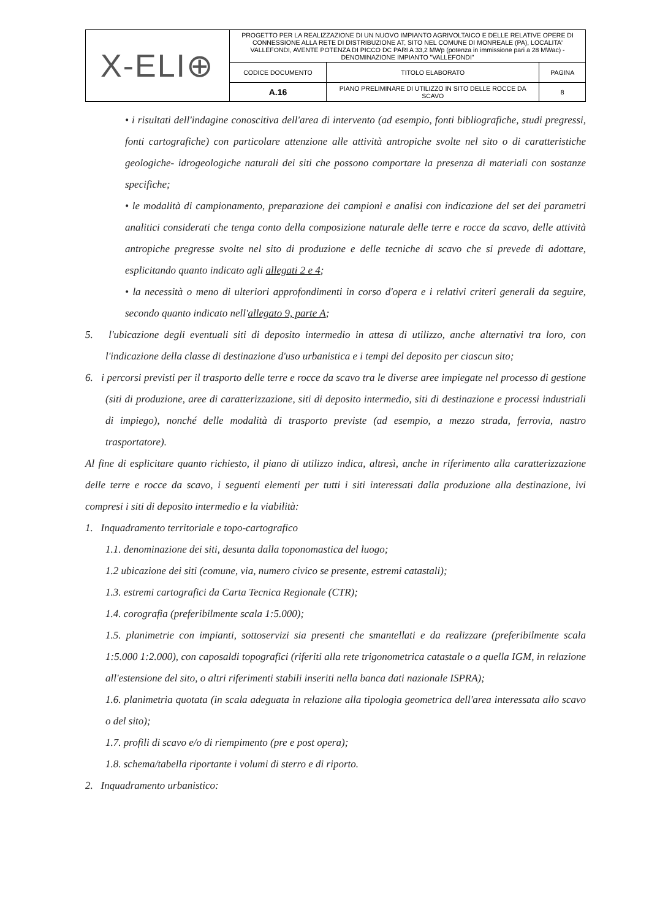| X-ELI⊕ | PROGETTO PER LA REALIZZAZIONE DI UN NUOVO IMPIANTO AGRIVOLTAICO E DELLE RELATIVE OPERE DI CONNESSIONE ALLA RETE DI DISTRIBUZIONE AT, SITO NEL COMUNE DI MONREALE (PA), LOCALITA' VALLEFONDI, AVENTE POTENZA DI PICCO DC PARI A 33,2 MWp (potenza in immissione pari a 28 MWac) - DENOMINAZIONE IMPIANTO "VALLEFONDI" | | |
| | CODICE DOCUMENTO | TITOLO ELABORATO | PAGINA |
| | A.16 | PIANO PRELIMINARE DI UTILIZZO IN SITO DELLE ROCCE DA SCAVO | 8 |
• i risultati dell'indagine conoscitiva dell'area di intervento (ad esempio, fonti bibliografiche, studi pregressi, fonti cartografiche) con particolare attenzione alle attività antropiche svolte nel sito o di caratteristiche geologiche- idrogeologiche naturali dei siti che possono comportare la presenza di materiali con sostanze specifiche;
• le modalità di campionamento, preparazione dei campioni e analisi con indicazione del set dei parametri analitici considerati che tenga conto della composizione naturale delle terre e rocce da scavo, delle attività antropiche pregresse svolte nel sito di produzione e delle tecniche di scavo che si prevede di adottare, esplicitando quanto indicato agli allegati 2 e 4;
• la necessità o meno di ulteriori approfondimenti in corso d'opera e i relativi criteri generali da seguire, secondo quanto indicato nell'allegato 9, parte A;
5. l'ubicazione degli eventuali siti di deposito intermedio in attesa di utilizzo, anche alternativi tra loro, con l'indicazione della classe di destinazione d'uso urbanistica e i tempi del deposito per ciascun sito;
6. i percorsi previsti per il trasporto delle terre e rocce da scavo tra le diverse aree impiegate nel processo di gestione (siti di produzione, aree di caratterizzazione, siti di deposito intermedio, siti di destinazione e processi industriali di impiego), nonché delle modalità di trasporto previste (ad esempio, a mezzo strada, ferrovia, nastro trasportatore).
Al fine di esplicitare quanto richiesto, il piano di utilizzo indica, altresì, anche in riferimento alla caratterizzazione delle terre e rocce da scavo, i seguenti elementi per tutti i siti interessati dalla produzione alla destinazione, ivi compresi i siti di deposito intermedio e la viabilità:
1. Inquadramento territoriale e topo-cartografico
1.1. denominazione dei siti, desunta dalla toponomastica del luogo;
1.2 ubicazione dei siti (comune, via, numero civico se presente, estremi catastali);
1.3. estremi cartografici da Carta Tecnica Regionale (CTR);
1.4. corografia (preferibilmente scala 1:5.000);
1.5. planimetrie con impianti, sottoservizi sia presenti che smantellati e da realizzare (preferibilmente scala 1:5.000 1:2.000), con caposaldi topografici (riferiti alla rete trigonometrica catastale o a quella IGM, in relazione all'estensione del sito, o altri riferimenti stabili inseriti nella banca dati nazionale ISPRA);
1.6. planimetria quotata (in scala adeguata in relazione alla tipologia geometrica dell'area interessata allo scavo o del sito);
1.7. profili di scavo e/o di riempimento (pre e post opera);
1.8. schema/tabella riportante i volumi di sterro e di riporto.
2. Inquadramento urbanistico: